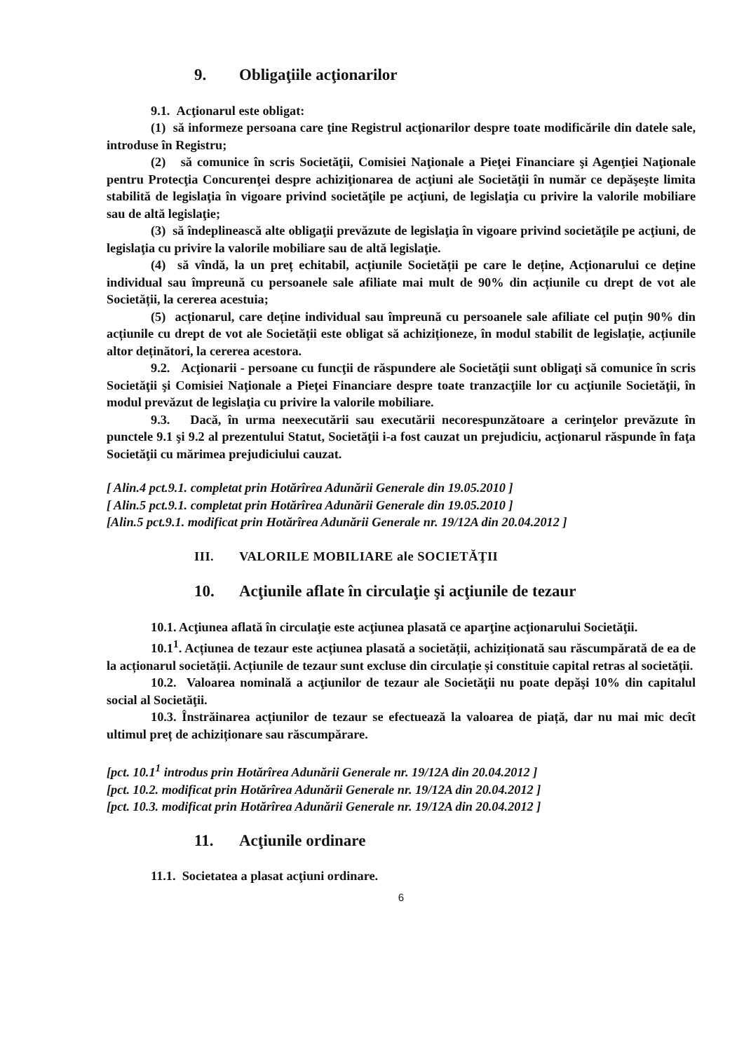9. Obligaţiile acţionarilor
9.1. Acţionarul este obligat:
(1) să informeze persoana care ţine Registrul acţionarilor despre toate modificările din datele sale, introduse în Registru;
(2) să comunice în scris Societăţii, Comisiei Naţionale a Pieţei Financiare şi Agenţiei Naţionale pentru Protecţia Concurenţei despre achiziţionarea de acţiuni ale Societăţii în număr ce depăşeşte limita stabilită de legislaţia în vigoare privind societăţile pe acţiuni, de legislaţia cu privire la valorile mobiliare sau de altă legislaţie;
(3) să îndeplinească alte obligaţii prevăzute de legislaţia în vigoare privind societăţile pe acţiuni, de legislaţia cu privire la valorile mobiliare sau de altă legislaţie.
(4) să vîndă, la un preț echitabil, acțiunile Societății pe care le deține, Acționarului ce deține individual sau împreună cu persoanele sale afiliate mai mult de 90% din acțiunile cu drept de vot ale Societății, la cererea acestuia;
(5) acționarul, care deține individual sau împreună cu persoanele sale afiliate cel puțin 90% din acțiunile cu drept de vot ale Societății este obligat să achiziționeze, în modul stabilit de legislație, acțiunile altor deținători, la cererea acestora.
9.2. Acţionarii - persoane cu funcţii de răspundere ale Societăţii sunt obligaţi să comunice în scris Societăţii şi Comisiei Naţionale a Pieţei Financiare despre toate tranzacţiile lor cu acţiunile Societăţii, în modul prevăzut de legislaţia cu privire la valorile mobiliare.
9.3. Dacă, în urma neexecutării sau executării necorespunzătoare a cerinţelor prevăzute în punctele 9.1 şi 9.2 al prezentului Statut, Societăţii i-a fost cauzat un prejudiciu, acţionarul răspunde în faţa Societăţii cu mărimea prejudiciului cauzat.
[ Alin.4 pct.9.1. completat prin Hotărîrea Adunării Generale din 19.05.2010 ]
[ Alin.5 pct.9.1. completat prin Hotărîrea Adunării Generale din 19.05.2010 ]
[Alin.5 pct.9.1. modificat prin Hotărîrea Adunării Generale nr. 19/12A din 20.04.2012 ]
III. VALORILE MOBILIARE ale SOCIETĂŢII
10. Acţiunile aflate în circulaţie şi acţiunile de tezaur
10.1. Acţiunea aflată în circulaţie este acţiunea plasată ce aparţine acţionarului Societăţii.
10.1<sup>1</sup>. Acțiunea de tezaur este acțiunea plasată a societății, achiziționată sau răscumpărată de ea de la acționarul societății. Acțiunile de tezaur sunt excluse din circulație și constituie capital retras al societății.
10.2. Valoarea nominală a acţiunilor de tezaur ale Societăţii nu poate depăşi 10% din capitalul social al Societăţii.
10.3. Înstrăinarea acțiunilor de tezaur se efectuează la valoarea de piață, dar nu mai mic decît ultimul preț de achiziționare sau răscumpărare.
[pct. 10.1<sup>1</sup> introdus prin Hotărîrea Adunării Generale nr. 19/12A din 20.04.2012 ]
[pct. 10.2. modificat prin Hotărîrea Adunării Generale nr. 19/12A din 20.04.2012 ]
[pct. 10.3. modificat prin Hotărîrea Adunării Generale nr. 19/12A din 20.04.2012 ]
11. Acţiunile ordinare
11.1. Societatea a plasat acţiuni ordinare.
6